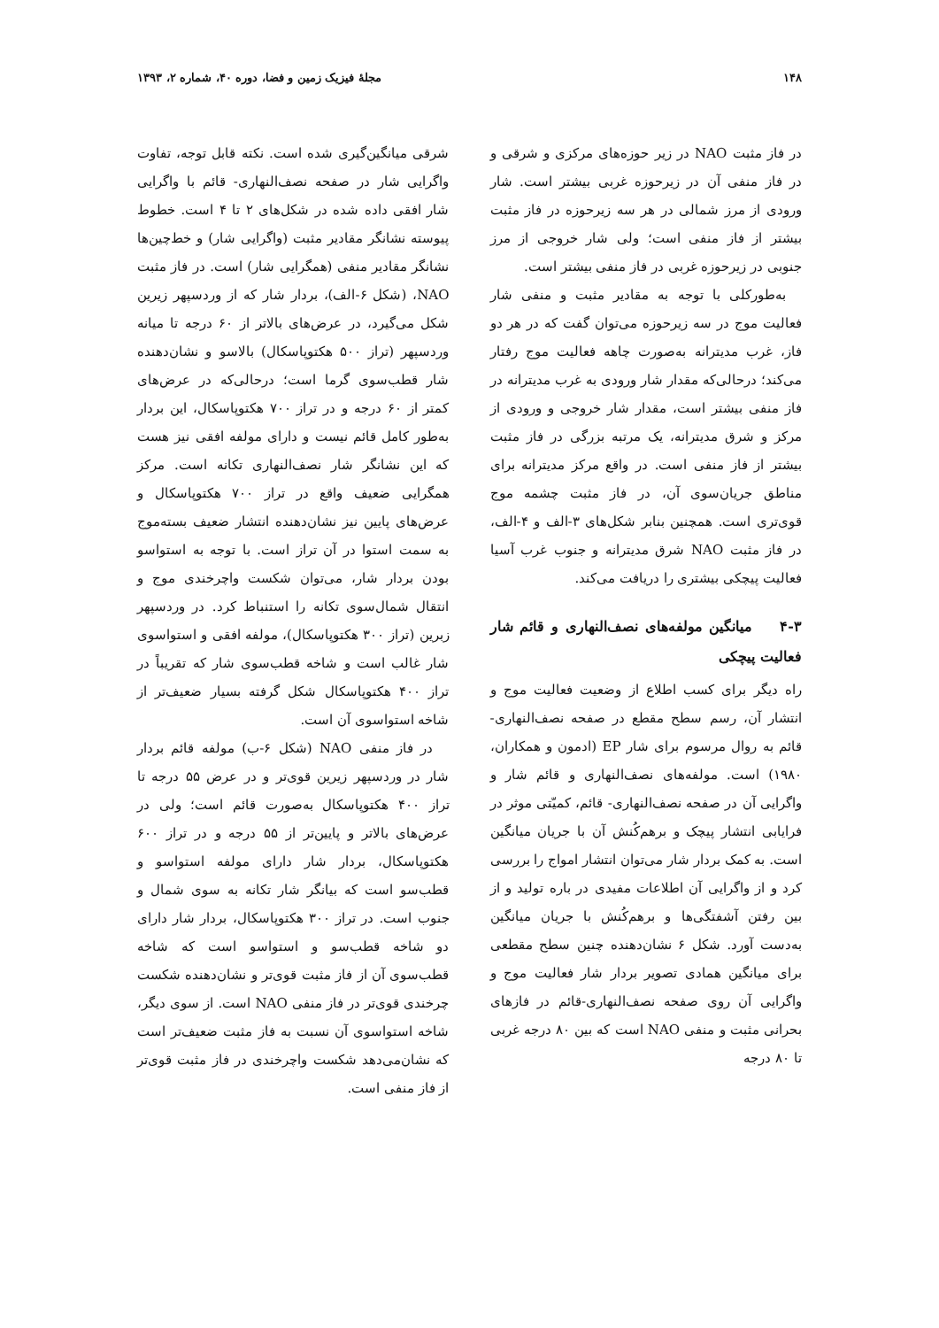۱۴۸ مجلهٔ فیزیک زمین و فضا، دوره ۴۰، شماره ۲، ۱۳۹۳
در فاز مثبت NAO در زیر حوزه‌های مرکزی و شرقی و در فاز منفی آن در زیرحوزه غربی بیشتر است. شار ورودی از مرز شمالی در هر سه زیرحوزه در فاز مثبت بیشتر از فاز منفی است؛ ولی شار خروجی از مرز جنوبی در زیرحوزه غربی در فاز منفی بیشتر است.
به‌طورکلی با توجه به مقادیر مثبت و منفی شار فعالیت موج در سه زیرحوزه می‌توان گفت که در هر دو فاز، غرب مدیترانه به‌صورت چاهه فعالیت موج رفتار می‌کند؛ درحالی‌که مقدار شار ورودی به غرب مدیترانه در فاز منفی بیشتر است، مقدار شار خروجی و ورودی از مرکز و شرق مدیترانه، یک مرتبه بزرگی در فاز مثبت بیشتر از فاز منفی است. در واقع مرکز مدیترانه برای مناطق جریان‌سوی آن، در فاز مثبت چشمه موج قوی‌تری است. همچنین بنابر شکل‌های ۳-الف و ۴-الف، در فاز مثبت NAO شرق مدیترانه و جنوب غرب آسیا فعالیت پیچکی بیشتری را دریافت می‌کند.
۴-۳ میانگین مولفه‌های نصف‌النهاری و قائم شار فعالیت پیچکی
راه دیگر برای کسب اطلاع از وضعیت فعالیت موج و انتشار آن، رسم سطح مقطع در صفحه نصف‌النهاری- قائم به روال مرسوم برای شار EP (ادمون و همکاران، ۱۹۸۰) است. مولفه‌های نصف‌النهاری و قائم شار و واگرایی آن در صفحه نصف‌النهاری- قائم، کمیّتی موثر در فرایابی انتشار پیچک و برهم‌کُنش آن با جریان میانگین است. به کمک بردار شار می‌توان انتشار امواج را بررسی کرد و از واگرایی آن اطلاعات مفیدی در باره تولید و از بین رفتن آشفتگی‌ها و برهم‌کُنش با جریان میانگین به‌دست آورد. شکل ۶ نشان‌دهنده چنین سطح مقطعی برای میانگین همادی تصویر بردار شار فعالیت موج و واگرایی آن روی صفحه نصف‌النهاری-قائم در فازهای بحرانی مثبت و منفی NAO است که بین ۸۰ درجه غربی تا ۸۰ درجه
شرقی میانگین‌گیری شده است. نکته قابل توجه، تفاوت واگرایی شار در صفحه نصف‌النهاری- قائم با واگرایی شار افقی داده شده در شکل‌های ۲ تا ۴ است. خطوط پیوسته نشانگر مقادیر مثبت (واگرایی شار) و خط‌چین‌ها نشانگر مقادیر منفی (همگرایی شار) است. در فاز مثبت NAO، (شکل ۶-الف)، بردار شار که از وردسپهر زیرین شکل می‌گیرد، در عرض‌های بالاتر از ۶۰ درجه تا میانه وردسپهر (تراز ۵۰۰ هکتوپاسکال) بالاسو و نشان‌دهنده شار قطب‌سوی گرما است؛ درحالی‌که در عرض‌های کمتر از ۶۰ درجه و در تراز ۷۰۰ هکتوپاسکال، این بردار به‌طور کامل قائم نیست و دارای مولفه افقی نیز هست که این نشانگر شار نصف‌النهاری تکانه است. مرکز همگرایی ضعیف واقع در تراز ۷۰۰ هکتوپاسکال و عرض‌های پایین نیز نشان‌دهنده انتشار ضعیف بسته‌موج به سمت استوا در آن تراز است. با توجه به استواسو بودن بردار شار، می‌توان شکست واچرخندی موج و انتقال شمال‌سوی تکانه را استنباط کرد. در وردسپهر زبرین (تراز ۳۰۰ هکتوپاسکال)، مولفه افقی و استواسوی شار غالب است و شاخه قطب‌سوی شار که تقریباً در تراز ۴۰۰ هکتوپاسکال شکل گرفته بسیار ضعیف‌تر از شاخه استواسوی آن است.
در فاز منفی NAO (شکل ۶-ب) مولفه قائم بردار شار در وردسپهر زیرین قوی‌تر و در عرض ۵۵ درجه تا تراز ۴۰۰ هکتوپاسکال به‌صورت قائم است؛ ولی در عرض‌های بالاتر و پایین‌تر از ۵۵ درجه و در تراز ۶۰۰ هکتوپاسکال، بردار شار دارای مولفه استواسو و قطب‌سو است که بیانگر شار تکانه به سوی شمال و جنوب است. در تراز ۳۰۰ هکتوپاسکال، بردار شار دارای دو شاخه قطب‌سو و استواسو است که شاخه قطب‌سوی آن از فاز مثبت قوی‌تر و نشان‌دهنده شکست چرخندی قوی‌تر در فاز منفی NAO است. از سوی دیگر، شاخه استواسوی آن نسبت به فاز مثبت ضعیف‌تر است که نشان‌می‌دهد شکست واچرخندی در فاز مثبت قوی‌تر از فاز منفی است.